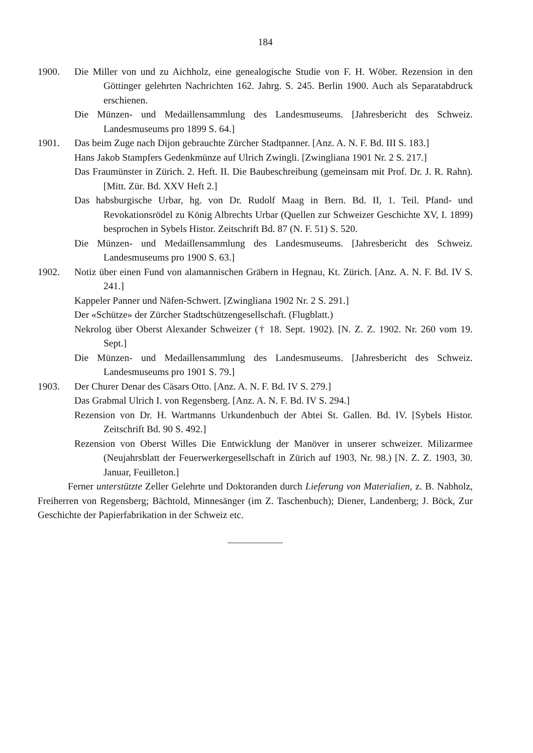184
1900. Die Miller von und zu Aichholz, eine genealogische Studie von F. H. Wöber. Rezension in den Göttinger gelehrten Nachrichten 162. Jahrg. S. 245. Berlin 1900. Auch als Separatabdruck erschienen.
Die Münzen- und Medaillensammlung des Landesmuseums. [Jahresbericht des Schweiz. Landesmuseums pro 1899 S. 64.]
1901. Das beim Zuge nach Dijon gebrauchte Zürcher Stadtpanner. [Anz. A. N. F. Bd. III S. 183.]
Hans Jakob Stampfers Gedenkmünze auf Ulrich Zwingli. [Zwingliana 1901 Nr. 2 S. 217.]
Das Fraumünster in Zürich. 2. Heft. II. Die Baubeschreibung (gemeinsam mit Prof. Dr. J. R. Rahn). [Mitt. Zür. Bd. XXV Heft 2.]
Das habsburgische Urbar, hg. von Dr. Rudolf Maag in Bern. Bd. II, 1. Teil. Pfand- und Revokationsrödel zu König Albrechts Urbar (Quellen zur Schweizer Geschichte XV, I. 1899) besprochen in Sybels Histor. Zeitschrift Bd. 87 (N. F. 51) S. 520.
Die Münzen- und Medaillensammlung des Landesmuseums. [Jahresbericht des Schweiz. Landesmuseums pro 1900 S. 63.]
1902. Notiz über einen Fund von alamannischen Gräbern in Hegnau, Kt. Zürich. [Anz. A. N. F. Bd. IV S. 241.]
Kappeler Panner und Näfen-Schwert. [Zwingliana 1902 Nr. 2 S. 291.]
Der «Schütze» der Zürcher Stadtschützengesellschaft. (Flugblatt.)
Nekrolog über Oberst Alexander Schweizer († 18. Sept. 1902). [N. Z. Z. 1902. Nr. 260 vom 19. Sept.]
Die Münzen- und Medaillensammlung des Landesmuseums. [Jahresbericht des Schweiz. Landesmuseums pro 1901 S. 79.]
1903. Der Churer Denar des Cäsars Otto. [Anz. A. N. F. Bd. IV S. 279.]
Das Grabmal Ulrich I. von Regensberg. [Anz. A. N. F. Bd. IV S. 294.]
Rezension von Dr. H. Wartmanns Urkundenbuch der Abtei St. Gallen. Bd. IV. [Sybels Histor. Zeitschrift Bd. 90 S. 492.]
Rezension von Oberst Willes Die Entwicklung der Manöver in unserer schweizer. Milizarmee (Neujahrsblatt der Feuerwerkergesellschaft in Zürich auf 1903, Nr. 98.) [N. Z. Z. 1903, 30. Januar, Feuilleton.]
Ferner unterstützte Zeller Gelehrte und Doktoranden durch Lieferung von Materialien, z. B. Nabholz, Freiherren von Regensberg; Bächtold, Minnesänger (im Z. Taschenbuch); Diener, Landenberg; J. Böck, Zur Geschichte der Papierfabrikation in der Schweiz etc.